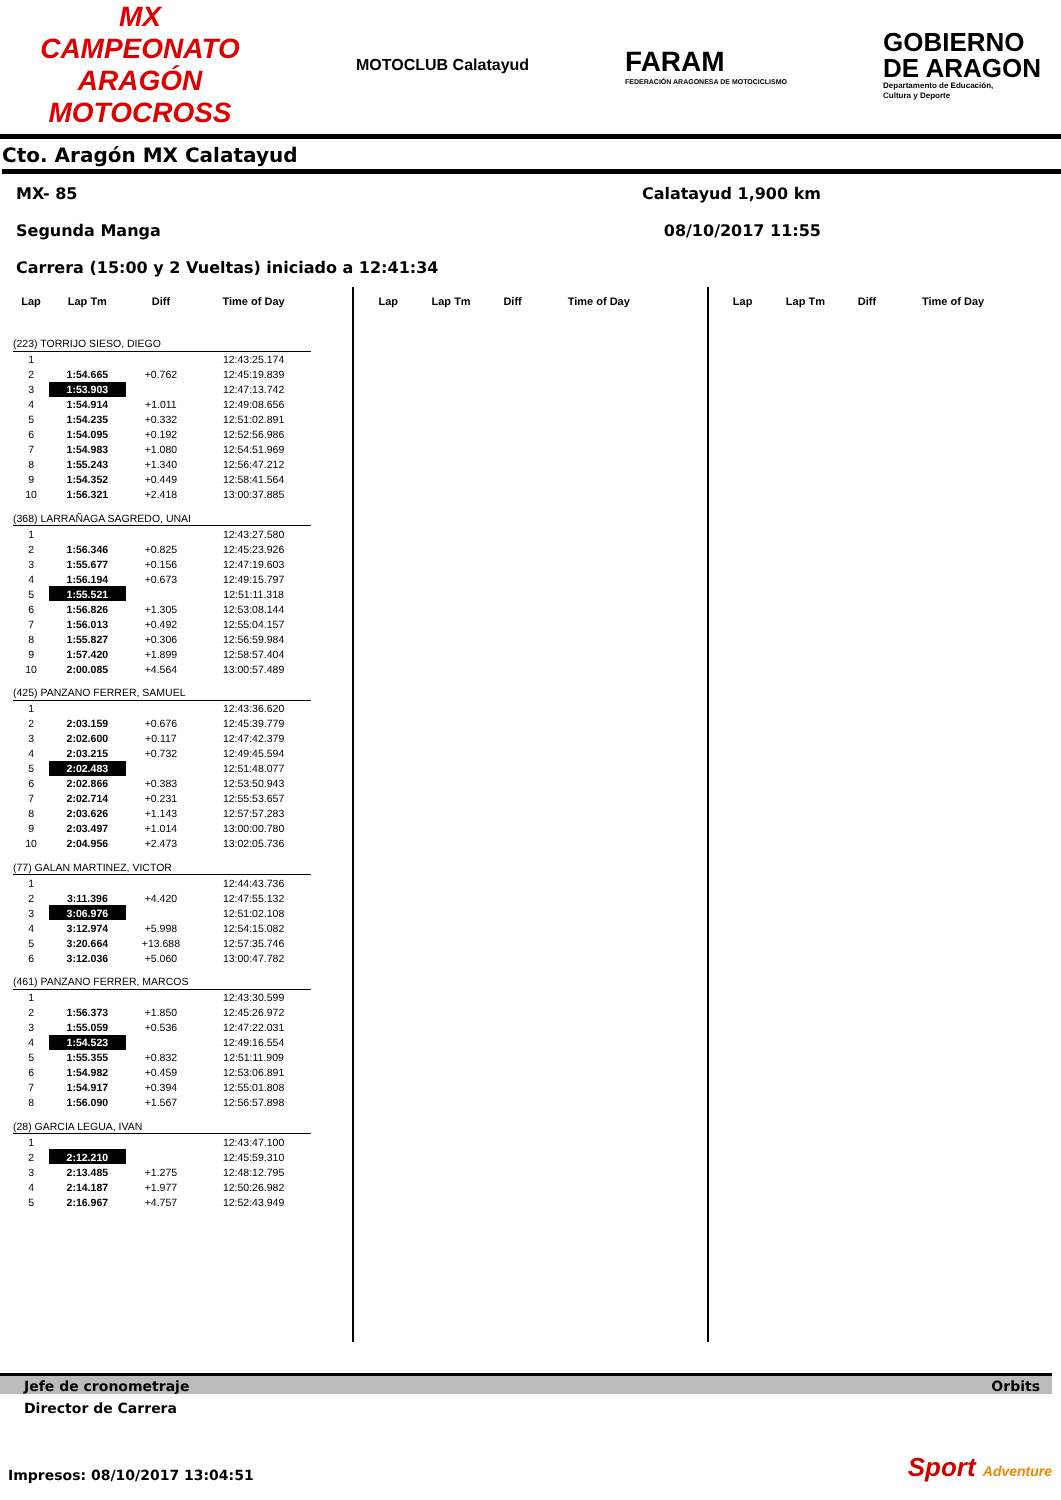MX
CAMPEONATO ARAGÓN
MOTOCROSS
MOTOCLUB Calatayud
FARAM
FEDERACIÓN ARAGONESA DE MOTOCICLISMO
GOBIERNO
DE ARAGON
Departamento de Educación,
Cultura y Deporte
Cto. Aragón MX Calatayud
MX- 85 Calatayud 1,900 km
Segunda Manga 08/10/2017 11:55
Carrera (15:00 y 2 Vueltas) iniciado a 12:41:34
| Lap | Lap Tm | Diff | Time of Day |
| --- | --- | --- | --- |
| (223) TORRIJO SIESO, DIEGO | | | |
| 1 | | | 12:43:25.174 |
| 2 | 1:54.665 | +0.762 | 12:45:19.839 |
| 3 | 1:53.903 | | 12:47:13.742 |
| 4 | 1:54.914 | +1.011 | 12:49:08.656 |
| 5 | 1:54.235 | +0.332 | 12:51:02.891 |
| 6 | 1:54.095 | +0.192 | 12:52:56.986 |
| 7 | 1:54.983 | +1.080 | 12:54:51.969 |
| 8 | 1:55.243 | +1.340 | 12:56:47.212 |
| 9 | 1:54.352 | +0.449 | 12:58:41.564 |
| 10 | 1:56.321 | +2.418 | 13:00:37.885 |
| (368) LARRAÑAGA SAGREDO, UNAI | | | |
| 1 | | | 12:43:27.580 |
| 2 | 1:56.346 | +0.825 | 12:45:23.926 |
| 3 | 1:55.677 | +0.156 | 12:47:19.603 |
| 4 | 1:56.194 | +0.673 | 12:49:15.797 |
| 5 | 1:55.521 | | 12:51:11.318 |
| 6 | 1:56.826 | +1.305 | 12:53:08.144 |
| 7 | 1:56.013 | +0.492 | 12:55:04.157 |
| 8 | 1:55.827 | +0.306 | 12:56:59.984 |
| 9 | 1:57.420 | +1.899 | 12:58:57.404 |
| 10 | 2:00.085 | +4.564 | 13:00:57.489 |
| (425) PANZANO FERRER, SAMUEL | | | |
| 1 | | | 12:43:36.620 |
| 2 | 2:03.159 | +0.676 | 12:45:39.779 |
| 3 | 2:02.600 | +0.117 | 12:47:42.379 |
| 4 | 2:03.215 | +0.732 | 12:49:45.594 |
| 5 | 2:02.483 | | 12:51:48.077 |
| 6 | 2:02.866 | +0.383 | 12:53:50.943 |
| 7 | 2:02.714 | +0.231 | 12:55:53.657 |
| 8 | 2:03.626 | +1.143 | 12:57:57.283 |
| 9 | 2:03.497 | +1.014 | 13:00:00.780 |
| 10 | 2:04.956 | +2.473 | 13:02:05.736 |
| (77) GALAN MARTINEZ, VICTOR | | | |
| 1 | | | 12:44:43.736 |
| 2 | 3:11.396 | +4.420 | 12:47:55.132 |
| 3 | 3:06.976 | | 12:51:02.108 |
| 4 | 3:12.974 | +5.998 | 12:54:15.082 |
| 5 | 3:20.664 | +13.688 | 12:57:35.746 |
| 6 | 3:12.036 | +5.060 | 13:00:47.782 |
| (461) PANZANO FERRER, MARCOS | | | |
| 1 | | | 12:43:30.599 |
| 2 | 1:56.373 | +1.850 | 12:45:26.972 |
| 3 | 1:55.059 | +0.536 | 12:47:22.031 |
| 4 | 1:54.523 | | 12:49:16.554 |
| 5 | 1:55.355 | +0.832 | 12:51:11.909 |
| 6 | 1:54.982 | +0.459 | 12:53:06.891 |
| 7 | 1:54.917 | +0.394 | 12:55:01.808 |
| 8 | 1:56.090 | +1.567 | 12:56:57.898 |
| (28) GARCIA LEGUA, IVAN | | | |
| 1 | | | 12:43:47.100 |
| 2 | 2:12.210 | | 12:45:59.310 |
| 3 | 2:13.485 | +1.275 | 12:48:12.795 |
| 4 | 2:14.187 | +1.977 | 12:50:26.982 |
| 5 | 2:16.967 | +4.757 | 12:52:43.949 |
| Lap | Lap Tm | Diff | Time of Day |
| --- | --- | --- | --- |
| Lap | Lap Tm | Diff | Time of Day |
| --- | --- | --- | --- |
Jefe de cronometraje Orbits
Director de Carrera
Impresos: 08/10/2017 13:04:51 Sport Adventure